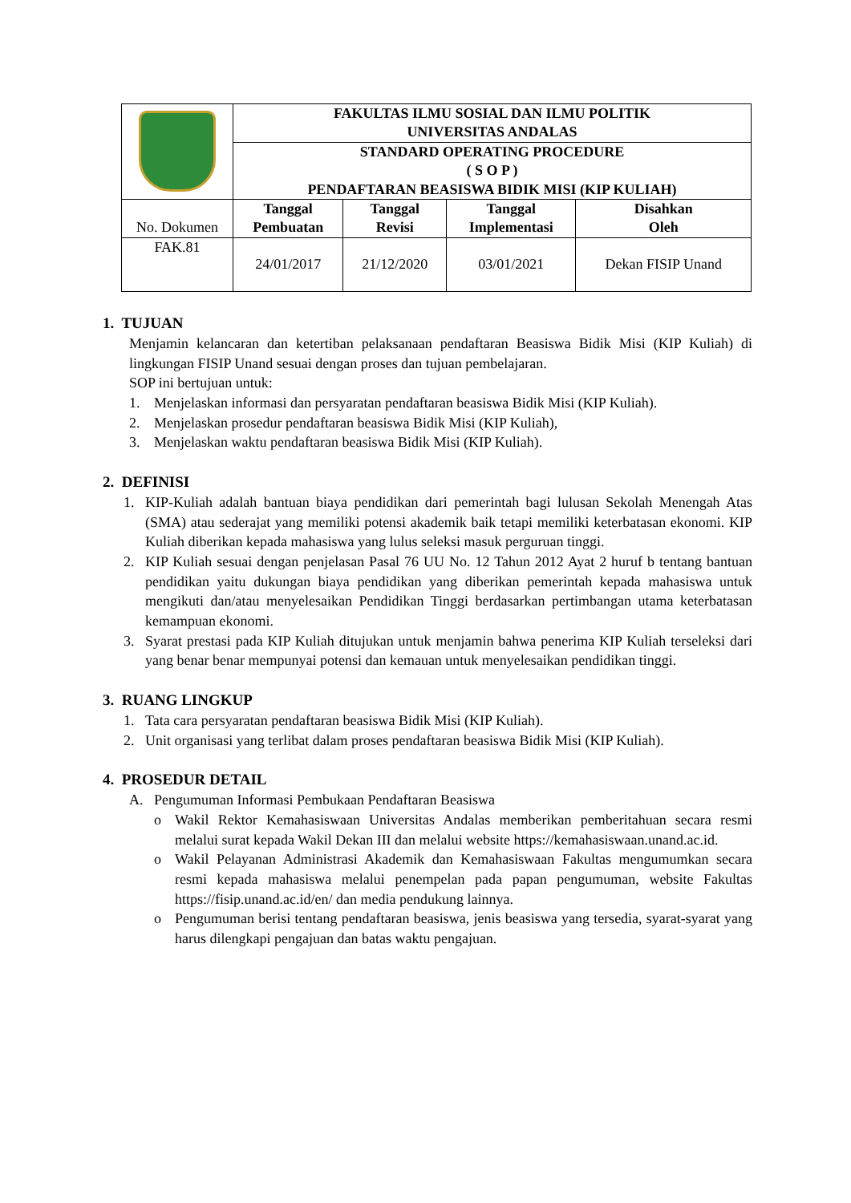| | FAKULTAS ILMU SOSIAL DAN ILMU POLITIK UNIVERSITAS ANDALAS | | | |
| | STANDARD OPERATING PROCEDURE ( S O P ) PENDAFTARAN BEASISWA BIDIK MISI (KIP KULIAH) | | | |
| No. Dokumen | Tanggal Pembuatan | Tanggal Revisi | Tanggal Implementasi | Disahkan Oleh |
| FAK.81 | 24/01/2017 | 21/12/2020 | 03/01/2021 | Dekan FISIP Unand |
1. TUJUAN
Menjamin kelancaran dan ketertiban pelaksanaan pendaftaran Beasiswa Bidik Misi (KIP Kuliah) di lingkungan FISIP Unand sesuai dengan proses dan tujuan pembelajaran.
SOP ini bertujuan untuk:
1. Menjelaskan informasi dan persyaratan pendaftaran beasiswa Bidik Misi (KIP Kuliah).
2. Menjelaskan prosedur pendaftaran beasiswa Bidik Misi (KIP Kuliah),
3. Menjelaskan waktu pendaftaran beasiswa Bidik Misi (KIP Kuliah).
2. DEFINISI
1. KIP-Kuliah adalah bantuan biaya pendidikan dari pemerintah bagi lulusan Sekolah Menengah Atas (SMA) atau sederajat yang memiliki potensi akademik baik tetapi memiliki keterbatasan ekonomi. KIP Kuliah diberikan kepada mahasiswa yang lulus seleksi masuk perguruan tinggi.
2. KIP Kuliah sesuai dengan penjelasan Pasal 76 UU No. 12 Tahun 2012 Ayat 2 huruf b tentang bantuan pendidikan yaitu dukungan biaya pendidikan yang diberikan pemerintah kepada mahasiswa untuk mengikuti dan/atau menyelesaikan Pendidikan Tinggi berdasarkan pertimbangan utama keterbatasan kemampuan ekonomi.
3. Syarat prestasi pada KIP Kuliah ditujukan untuk menjamin bahwa penerima KIP Kuliah terseleksi dari yang benar benar mempunyai potensi dan kemauan untuk menyelesaikan pendidikan tinggi.
3. RUANG LINGKUP
1. Tata cara persyaratan pendaftaran beasiswa Bidik Misi (KIP Kuliah).
2. Unit organisasi yang terlibat dalam proses pendaftaran beasiswa Bidik Misi (KIP Kuliah).
4. PROSEDUR DETAIL
A. Pengumuman Informasi Pembukaan Pendaftaran Beasiswa
o Wakil Rektor Kemahasiswaan Universitas Andalas memberikan pemberitahuan secara resmi melalui surat kepada Wakil Dekan III dan melalui website https://kemahasiswaan.unand.ac.id.
o Wakil Pelayanan Administrasi Akademik dan Kemahasiswaan Fakultas mengumumkan secara resmi kepada mahasiswa melalui penempelan pada papan pengumuman, website Fakultas https://fisip.unand.ac.id/en/ dan media pendukung lainnya.
o Pengumuman berisi tentang pendaftaran beasiswa, jenis beasiswa yang tersedia, syarat-syarat yang harus dilengkapi pengajuan dan batas waktu pengajuan.